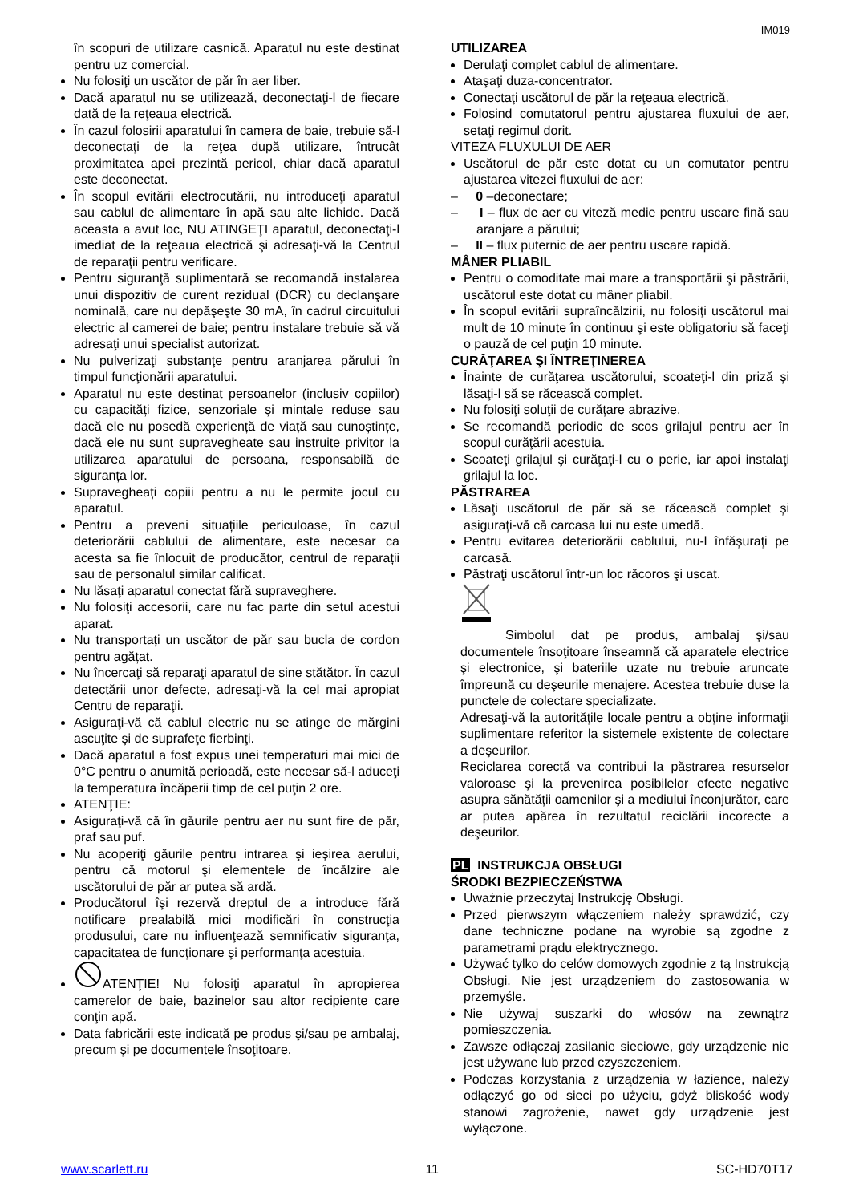IM019
în scopuri de utilizare casnică. Aparatul nu este destinat pentru uz comercial.
Nu folosiţi un uscător de păr în aer liber.
Dacă aparatul nu se utilizează, deconectaţi-l de fiecare dată de la reţeaua electrică.
În cazul folosirii aparatului în camera de baie, trebuie să-l deconectaţi de la reţea după utilizare, întrucât proximitatea apei prezintă pericol, chiar dacă aparatul este deconectat.
În scopul evitării electrocutării, nu introduceţi aparatul sau cablul de alimentare în apă sau alte lichide. Dacă aceasta a avut loc, NU ATINGEŢI aparatul, deconectaţi-l imediat de la reţeaua electrică şi adresaţi-vă la Centrul de reparaţii pentru verificare.
Pentru siguranţă suplimentară se recomandă instalarea unui dispozitiv de curent rezidual (DCR) cu declanşare nominală, care nu depăşeşte 30 mA, în cadrul circuitului electric al camerei de baie; pentru instalare trebuie să vă adresaţi unui specialist autorizat.
Nu pulverizaţi substanţe pentru aranjarea părului în timpul funcţionării aparatului.
Aparatul nu este destinat persoanelor (inclusiv copiilor) cu capacități fizice, senzoriale și mintale reduse sau dacă ele nu posedă experiență de viață sau cunoștințe, dacă ele nu sunt supravegheate sau instruite privitor la utilizarea aparatului de persoana, responsabilă de siguranța lor.
Supravegheați copiii pentru a nu le permite jocul cu aparatul.
Pentru a preveni situațiile periculoase, în cazul deteriorării cablului de alimentare, este necesar ca acesta sa fie înlocuit de producător, centrul de reparații sau de personalul similar calificat.
Nu lăsaţi aparatul conectat fără supraveghere.
Nu folosiţi accesorii, care nu fac parte din setul acestui aparat.
Nu transportați un uscător de păr sau bucla de cordon pentru agățat.
Nu încercaţi să reparaţi aparatul de sine stătător. În cazul detectării unor defecte, adresaţi-vă la cel mai apropiat Centru de reparaţii.
Asiguraţi-vă că cablul electric nu se atinge de mărgini ascuţite şi de suprafeţe fierbinţi.
Dacă aparatul a fost expus unei temperaturi mai mici de 0°C pentru o anumită perioadă, este necesar să-l aduceţi la temperatura încăperii timp de cel puţin 2 ore.
ATENŢIE:
Asiguraţi-vă că în găurile pentru aer nu sunt fire de păr, praf sau puf.
Nu acoperiţi găurile pentru intrarea şi ieşirea aerului, pentru că motorul şi elementele de încălzire ale uscătorului de păr ar putea să ardă.
Producătorul îşi rezervă dreptul de a introduce fără notificare prealabilă mici modificări în construcţia produsului, care nu influenţează semnificativ siguranţa, capacitatea de funcţionare şi performanţa acestuia.
ATENŢIE! Nu folosiţi aparatul în apropierea camerelor de baie, bazinelor sau altor recipiente care conţin apă.
Data fabricării este indicată pe produs şi/sau pe ambalaj, precum şi pe documentele însoţitoare.
UTILIZAREA
Derulaţi complet cablul de alimentare.
Ataşaţi duza-concentrator.
Conectaţi uscătorul de păr la reţeaua electrică.
Folosind comutatorul pentru ajustarea fluxului de aer, setaţi regimul dorit.
VITEZA FLUXULUI DE AER
Uscătorul de păr este dotat cu un comutator pentru ajustarea vitezei fluxului de aer:
– 0 –deconectare;
– I – flux de aer cu viteză medie pentru uscare fină sau aranjare a părului;
– II – flux puternic de aer pentru uscare rapidă.
MÂNER PLIABIL
Pentru o comoditate mai mare a transportării şi păstrării, uscătorul este dotat cu mâner pliabil.
În scopul evitării supraîncălzirii, nu folosiţi uscătorul mai mult de 10 minute în continuu şi este obligatoriu să faceţi o pauză de cel puţin 10 minute.
CURĂŢAREA ŞI ÎNTREŢINEREA
Înainte de curăţarea uscătorului, scoateţi-l din priză şi lăsaţi-l să se răcească complet.
Nu folosiţi soluţii de curăţare abrazive.
Se recomandă periodic de scos grilajul pentru aer în scopul curăţării acestuia.
Scoateţi grilajul şi curăţaţi-l cu o perie, iar apoi instalaţi grilajul la loc.
PĂSTRAREA
Lăsaţi uscătorul de păr să se răcească complet şi asiguraţi-vă că carcasa lui nu este umedă.
Pentru evitarea deteriorării cablului, nu-l înfăşuraţi pe carcasă.
Păstraţi uscătorul într-un loc răcoros şi uscat.
Simbolul dat pe produs, ambalaj şi/sau documentele însoţitoare înseamnă că aparatele electrice şi electronice, şi bateriile uzate nu trebuie aruncate împreună cu deşeurile menajere. Acestea trebuie duse la punctele de colectare specializate.
Adresaţi-vă la autorităţile locale pentru a obţine informaţii suplimentare referitor la sistemele existente de colectare a deşeurilor.
Reciclarea corectă va contribui la păstrarea resurselor valoroase şi la prevenirea posibilelor efecte negative asupra sănătăţii oamenilor şi a mediului înconjurător, care ar putea apărea în rezultatul reciclării incorecte a deşeurilor.
PL INSTRUKCJA OBSŁUGI
ŚRODKI BEZPIECZEŃSTWA
Uważnie przeczytaj Instrukcję Obsługi.
Przed pierwszym włączeniem należy sprawdzić, czy dane techniczne podane na wyrobie są zgodne z parametrami prądu elektrycznego.
Używać tylko do celów domowych zgodnie z tą Instrukcją Obsługi. Nie jest urządzeniem do zastosowania w przemyśle.
Nie używaj suszarki do włosów na zewnątrz pomieszczenia.
Zawsze odłączaj zasilanie sieciowe, gdy urządzenie nie jest używane lub przed czyszczeniem.
Podczas korzystania z urządzenia w łazience, należy odłączyć go od sieci po użyciu, gdyż bliskość wody stanowi zagrożenie, nawet gdy urządzenie jest wyłączone.
www.scarlett.ru 11 SC-HD70T17